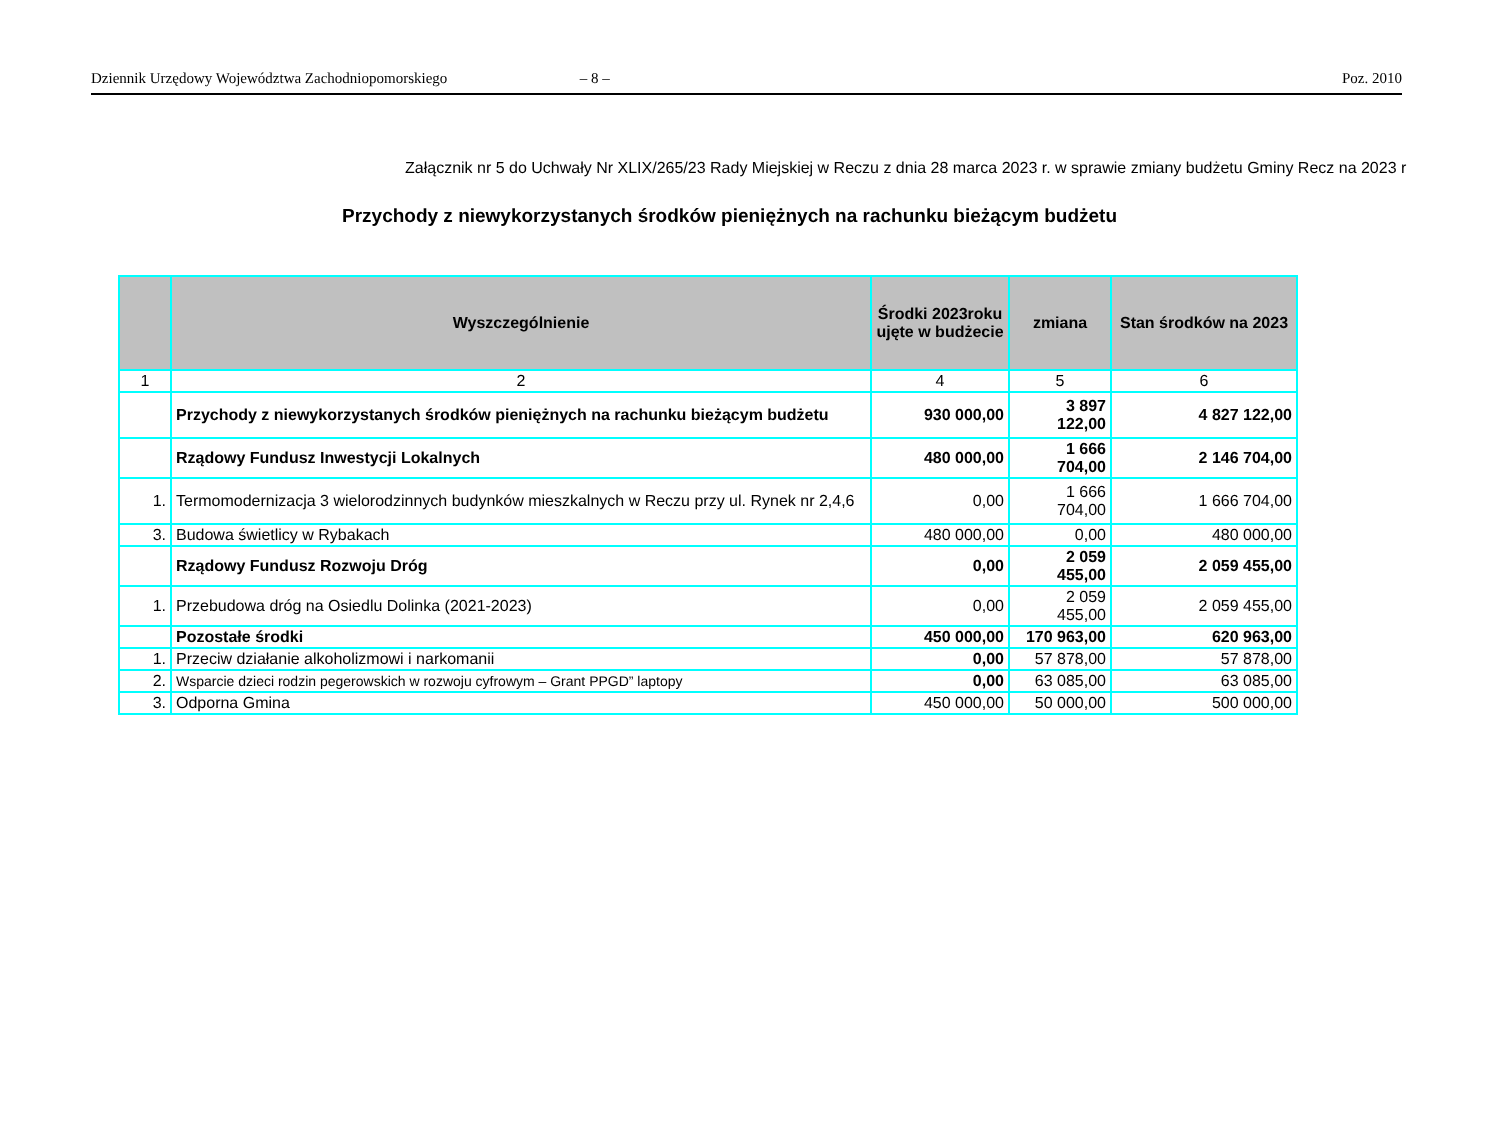Dziennik Urzędowy Województwa Zachodniopomorskiego – 8 – Poz. 2010
Załącznik nr 5 do Uchwały Nr XLIX/265/23 Rady Miejskiej w Reczu z dnia 28 marca 2023 r. w sprawie zmiany budżetu Gminy Recz na 2023 r
Przychody z niewykorzystanych środków pieniężnych na rachunku bieżącym budżetu
| | Wyszczególnienie | Środki 2023roku ujęte w budżecie | zmiana | Stan środków na 2023 |
| --- | --- | --- | --- | --- |
| 1 | 2 | 4 | 5 | 6 |
| | Przychody z niewykorzystanych środków pieniężnych na rachunku bieżącym budżetu | 930 000,00 | 3 897 122,00 | 4 827 122,00 |
| | Rządowy Fundusz Inwestycji Lokalnych | 480 000,00 | 1 666 704,00 | 2 146 704,00 |
| 1. | Termomodernizacja 3 wielorodzinnych budynków mieszkalnych w Reczu przy ul. Rynek nr 2,4,6 | 0,00 | 1 666 704,00 | 1 666 704,00 |
| 3. | Budowa świetlicy w Rybakach | 480 000,00 | 0,00 | 480 000,00 |
| | Rządowy Fundusz Rozwoju Dróg | 0,00 | 2 059 455,00 | 2 059 455,00 |
| 1. | Przebudowa dróg na Osiedlu Dolinka (2021-2023) | 0,00 | 2 059 455,00 | 2 059 455,00 |
| | Pozostałe środki | 450 000,00 | 170 963,00 | 620 963,00 |
| 1. | Przeciw działanie alkoholizmowi i narkomanii | 0,00 | 57 878,00 | 57 878,00 |
| 2. | Wsparcie dzieci rodzin pegerowskich w rozwoju cyfrowym – Grant PPGD” laptopy | 0,00 | 63 085,00 | 63 085,00 |
| 3. | Odporna Gmina | 450 000,00 | 50 000,00 | 500 000,00 |